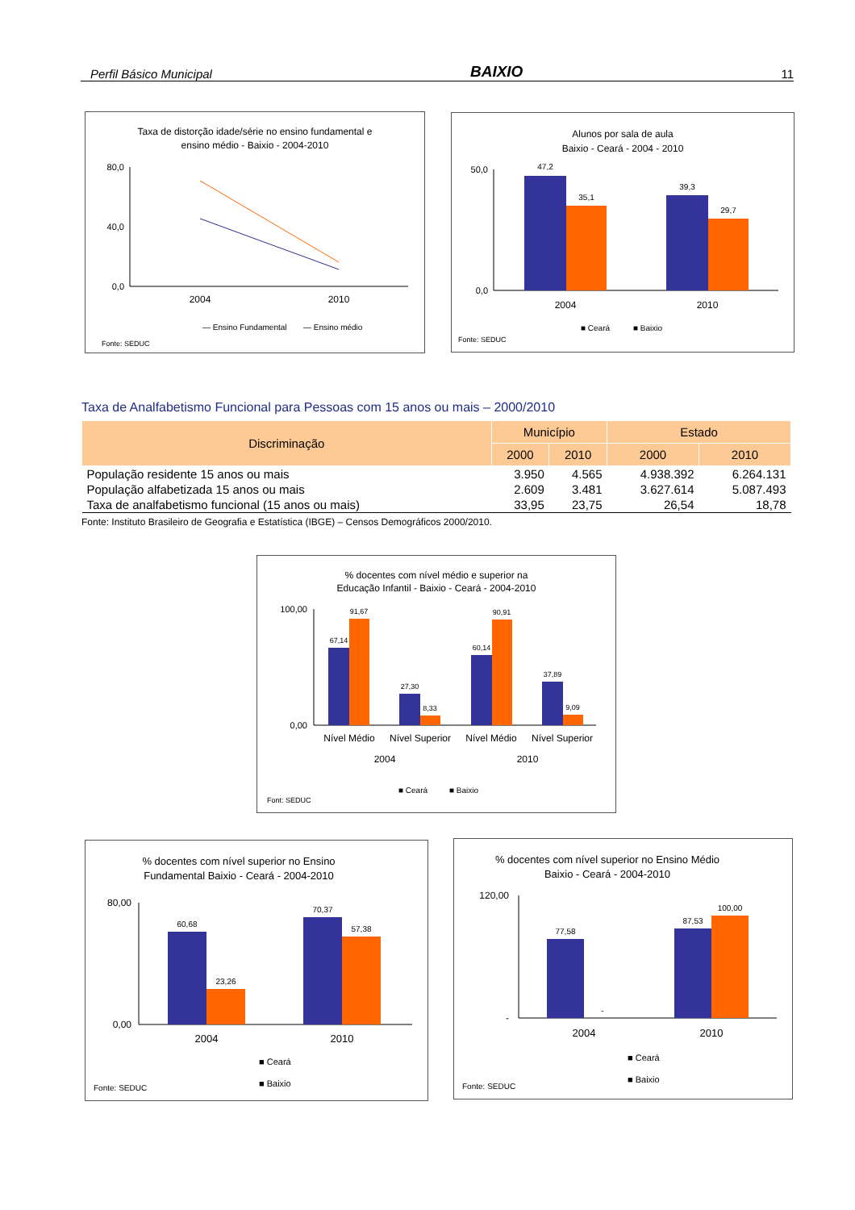Perfil Básico Municipal BAIXIO 11
Taxa de distorção idade/série no ensino fundamental e
ensino médio - Baixio - 2004-2010
80,0
40,0
0,0
2004
2010
— Ensino Fundamental
— Ensino médio
Fonte: SEDUC
Alunos por sala de aula
Baixio - Ceará - 2004 - 2010
50,0
0,0
47,2
35,1
39,3
29,7
2004
2010
■ Ceará
■ Baixio
Fonte: SEDUC
Taxa de Analfabetismo Funcional para Pessoas com 15 anos ou mais – 2000/2010
| Discriminação | Município | | Estado | |
| --- | --- | --- | --- | --- |
| | 2000 | 2010 | 2000 | 2010 |
| População residente 15 anos ou mais | 3.950 | 4.565 | 4.938.392 | 6.264.131 |
| População alfabetizada 15 anos ou mais | 2.609 | 3.481 | 3.627.614 | 5.087.493 |
| Taxa de analfabetismo funcional (15 anos ou mais) | 33,95 | 23,75 | 26,54 | 18,78 |
Fonte: Instituto Brasileiro de Geografia e Estatística (IBGE) – Censos Demográficos 2000/2010.
% docentes com nível médio e superior na
Educação Infantil - Baixio - Ceará - 2004-2010
100,00
0,00
67,14
91,67
27,30
8,33
60,14
90,91
37,89
9,09
Nível Médio
Nível Superior
Nível Médio
Nível Superior
2004
2010
■ Ceará
■ Baixio
Font: SEDUC
% docentes com nível superior no Ensino
Fundamental Baixio - Ceará - 2004-2010
80,00
0,00
60,68
23,26
70,37
57,38
2004
2010
■ Ceará
■ Baixio
Fonte: SEDUC
% docentes com nível superior no Ensino Médio
Baixio - Ceará - 2004-2010
120,00
-
-
77,58
87,53
100,00
2004
2010
■ Ceará
■ Baixio
Fonte: SEDUC